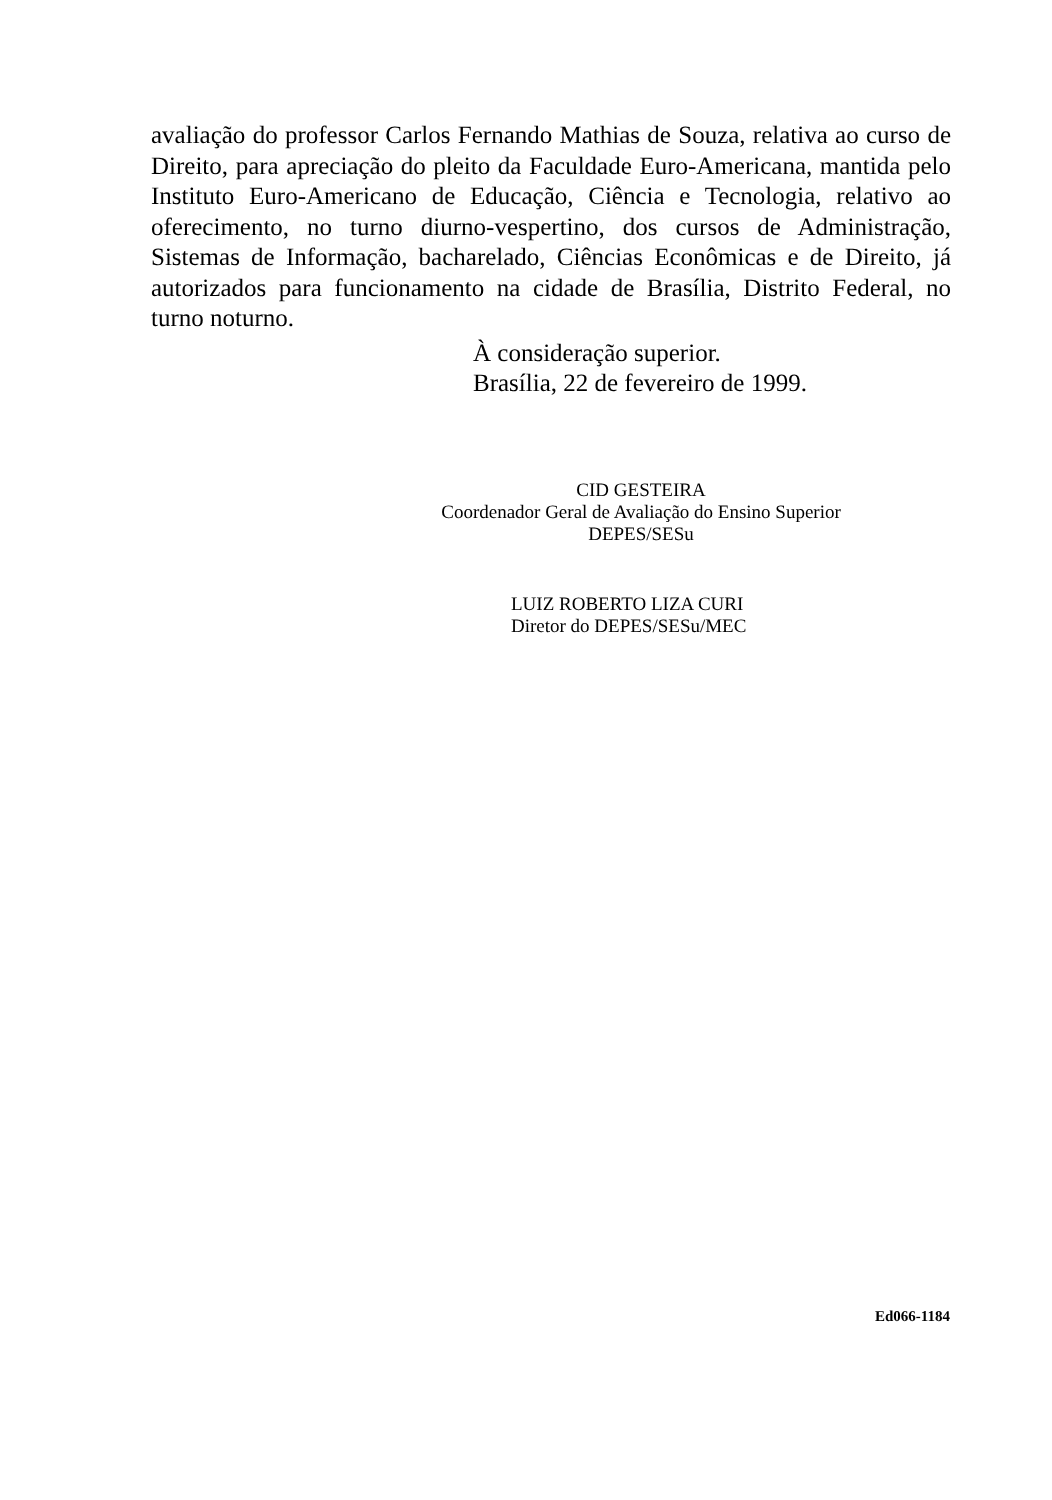avaliação do professor Carlos Fernando Mathias de Souza, relativa ao curso de Direito, para apreciação do pleito da Faculdade Euro-Americana, mantida pelo Instituto Euro-Americano de Educação, Ciência e Tecnologia, relativo ao oferecimento, no turno diurno-vespertino, dos cursos de Administração, Sistemas de Informação, bacharelado, Ciências Econômicas e de Direito, já autorizados para funcionamento na cidade de Brasília, Distrito Federal, no turno noturno.
À consideração superior.
Brasília, 22 de fevereiro de 1999.
CID GESTEIRA
Coordenador Geral de Avaliação do Ensino Superior
DEPES/SESu
LUIZ ROBERTO LIZA CURI
Diretor do DEPES/SESu/MEC
Ed066-1184